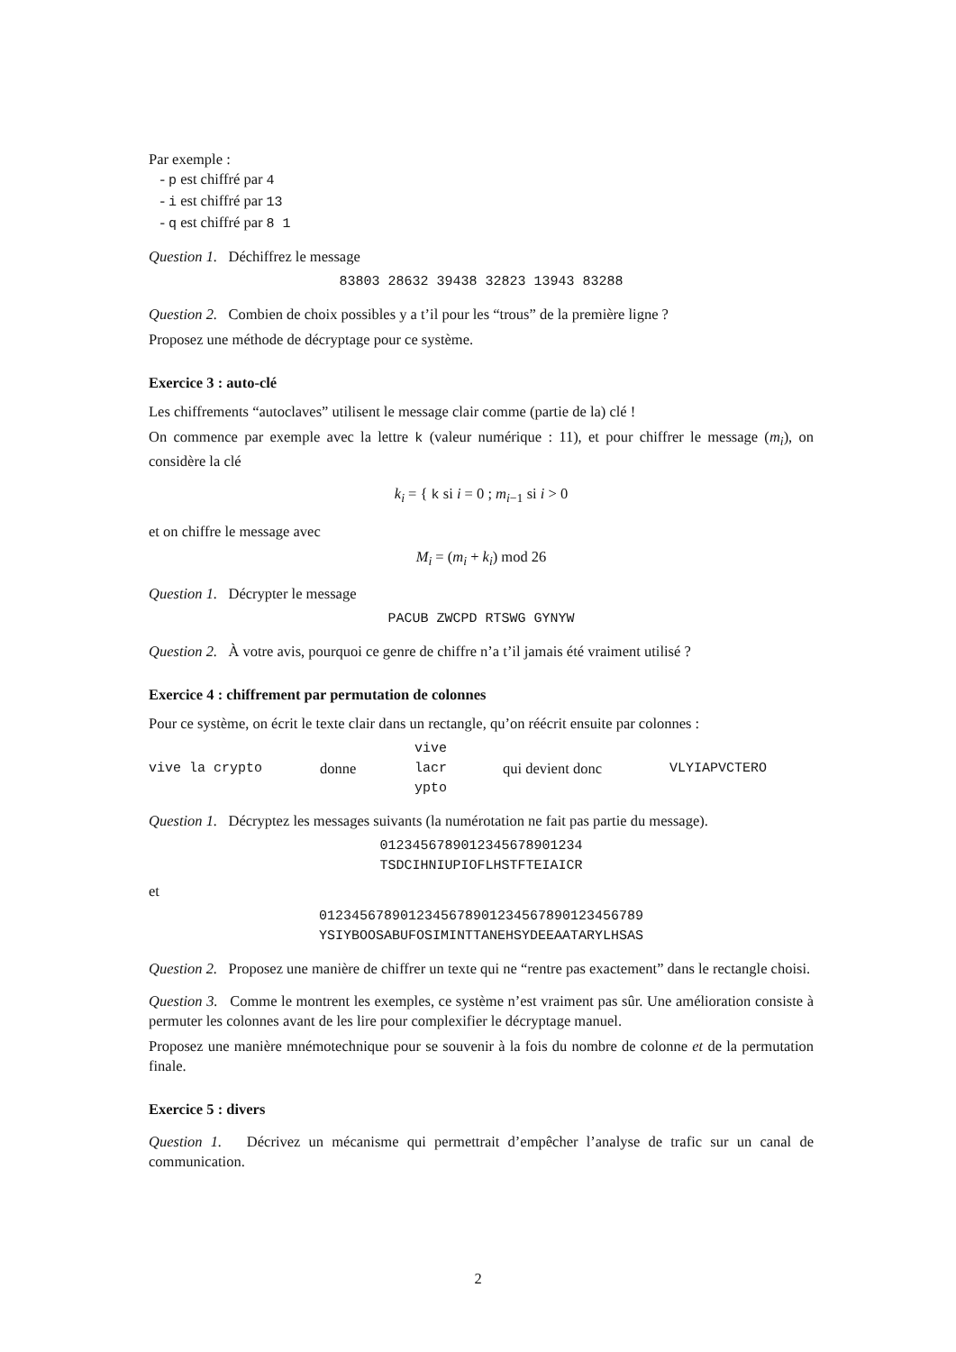Par exemple :
- p est chiffré par 4
- i est chiffré par 13
- q est chiffré par 8 1
Question 1. Déchiffrez le message
83803 28632 39438 32823 13943 83288
Question 2. Combien de choix possibles y a t’il pour les “trous” de la première ligne ?
Proposez une méthode de décryptage pour ce système.
Exercice 3 : auto-clé
Les chiffrements “autoclaves” utilisent le message clair comme (partie de la) clé !
On commence par exemple avec la lettre k (valeur numérique : 11), et pour chiffrer le message (m<sub>i</sub>), on considère la clé
k<sub>i</sub> = { k si i = 0 ; m<sub>i−1</sub> si i > 0
et on chiffre le message avec
M<sub>i</sub> = (m<sub>i</sub> + k<sub>i</sub>) mod 26
Question 1. Décrypter le message
PACUB ZWCPD RTSWG GYNYW
Question 2. À votre avis, pourquoi ce genre de chiffre n’a t’il jamais été vraiment utilisé ?
Exercice 4 : chiffrement par permutation de colonnes
Pour ce système, on écrit le texte clair dans un rectangle, qu’on réécrit ensuite par colonnes :
vive la crypto donne vive
lacr
ypto qui devient donc VLYIAPVCTERO
Question 1. Décryptez les messages suivants (la numérotation ne fait pas partie du message).
0123456789012345678901234
TSDCIHNIUPIOFLHSTFTEIAICR
et
0123456789012345678901234567890123456789
YSIYBOOSABUFOSIMINTTANEHSYDEEAATARYLHSAS
Question 2. Proposez une manière de chiffrer un texte qui ne “rentre pas exactement” dans le rectangle choisi.
Question 3. Comme le montrent les exemples, ce système n’est vraiment pas sûr. Une amélioration consiste à permuter les colonnes avant de les lire pour complexifier le décryptage manuel.
Proposez une manière mnémotechnique pour se souvenir à la fois du nombre de colonne et de la permutation finale.
Exercice 5 : divers
Question 1. Décrivez un mécanisme qui permettrait d’empêcher l’analyse de trafic sur un canal de communication.
2